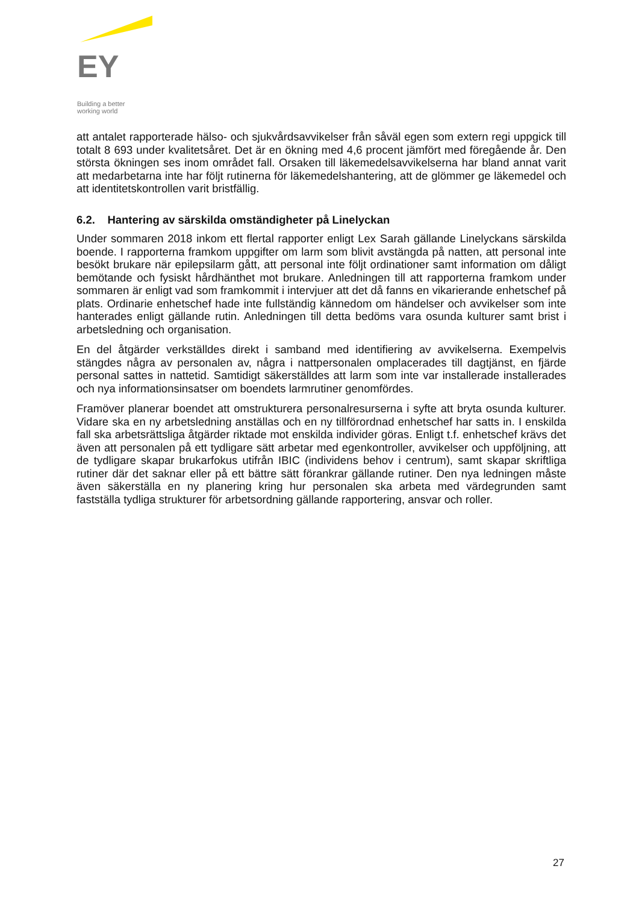EY
Building a better
working world
att antalet rapporterade hälso- och sjukvårdsavvikelser från såväl egen som extern regi uppgick till totalt 8 693 under kvalitetsåret. Det är en ökning med 4,6 procent jämfört med föregående år. Den största ökningen ses inom området fall. Orsaken till läkemedelsavvikelserna har bland annat varit att medarbetarna inte har följt rutinerna för läkemedelshantering, att de glömmer ge läkemedel och att identitetskontrollen varit bristfällig.
6.2. Hantering av särskilda omständigheter på Linelyckan
Under sommaren 2018 inkom ett flertal rapporter enligt Lex Sarah gällande Linelyckans särskilda boende. I rapporterna framkom uppgifter om larm som blivit avstängda på natten, att personal inte besökt brukare när epilepsilarm gått, att personal inte följt ordinationer samt information om dåligt bemötande och fysiskt hårdhänthet mot brukare. Anledningen till att rapporterna framkom under sommaren är enligt vad som framkommit i intervjuer att det då fanns en vikarierande enhetschef på plats. Ordinarie enhetschef hade inte fullständig kännedom om händelser och avvikelser som inte hanterades enligt gällande rutin. Anledningen till detta bedöms vara osunda kulturer samt brist i arbetsledning och organisation.
En del åtgärder verkställdes direkt i samband med identifiering av avvikelserna. Exempelvis stängdes några av personalen av, några i nattpersonalen omplacerades till dagtjänst, en fjärde personal sattes in nattetid. Samtidigt säkerställdes att larm som inte var installerade installerades och nya informationsinsatser om boendets larmrutiner genomfördes.
Framöver planerar boendet att omstrukturera personalresurserna i syfte att bryta osunda kulturer. Vidare ska en ny arbetsledning anställas och en ny tillförordnad enhetschef har satts in. I enskilda fall ska arbetsrättsliga åtgärder riktade mot enskilda individer göras. Enligt t.f. enhetschef krävs det även att personalen på ett tydligare sätt arbetar med egenkontroller, avvikelser och uppföljning, att de tydligare skapar brukarfokus utifrån IBIC (individens behov i centrum), samt skapar skriftliga rutiner där det saknar eller på ett bättre sätt förankrar gällande rutiner. Den nya ledningen måste även säkerställa en ny planering kring hur personalen ska arbeta med värdegrunden samt fastställa tydliga strukturer för arbetsordning gällande rapportering, ansvar och roller.
27